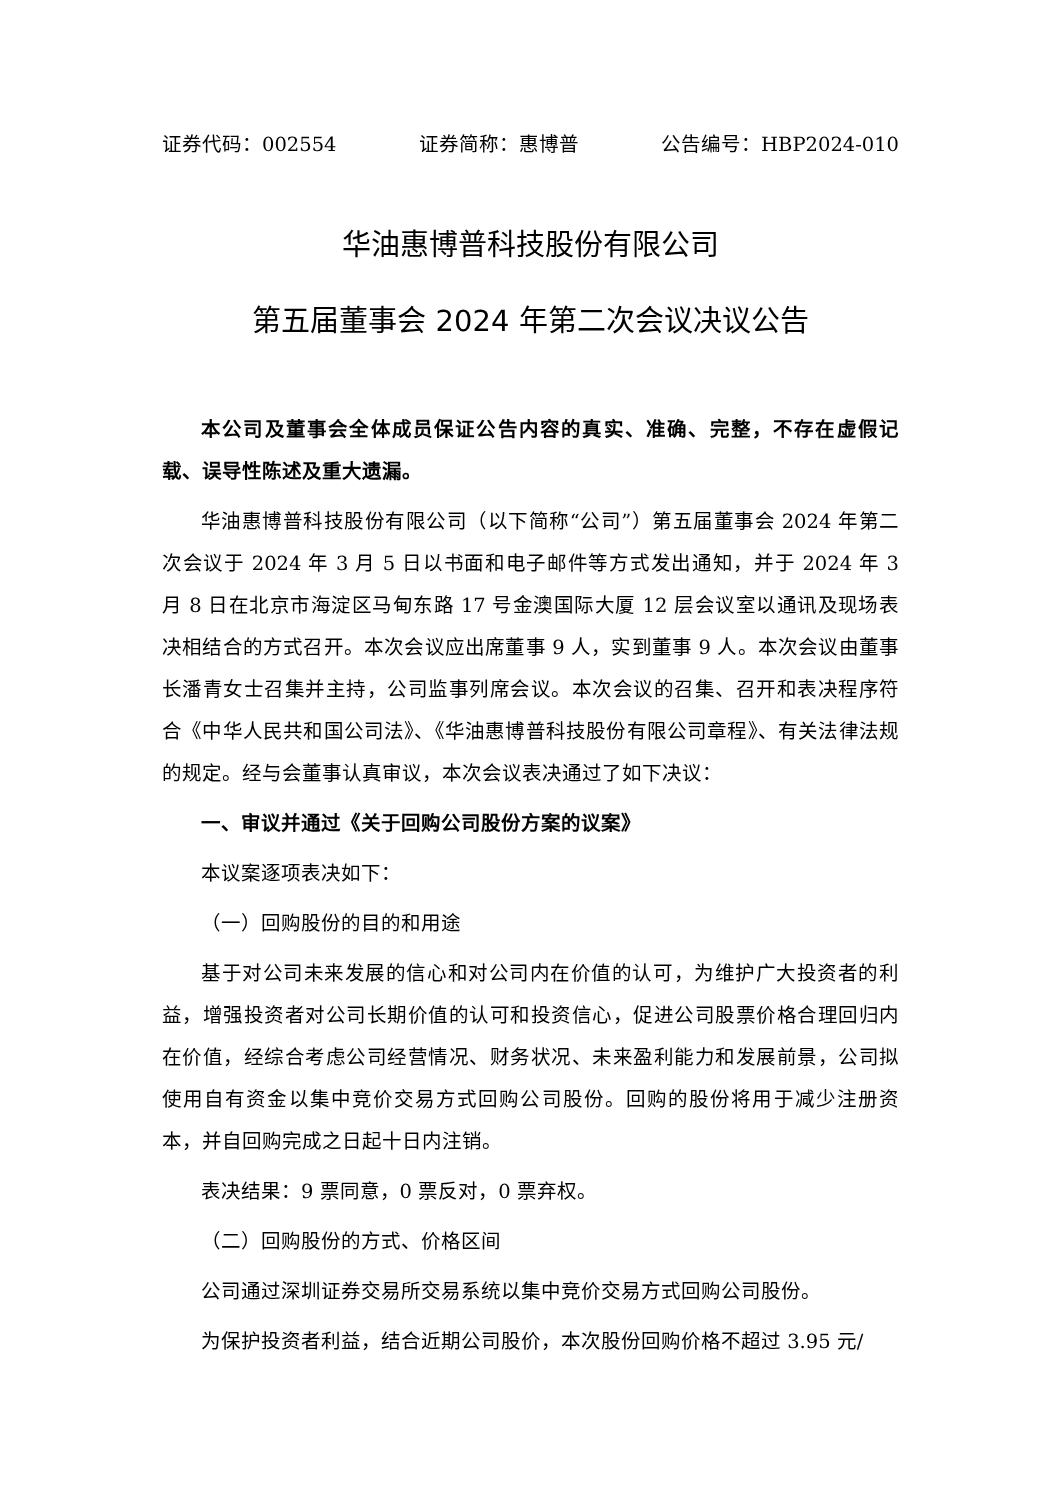证券代码：002554 证券简称：惠博普 公告编号：HBP2024-010
华油惠博普科技股份有限公司
第五届董事会 2024 年第二次会议决议公告
本公司及董事会全体成员保证公告内容的真实、准确、完整，不存在虚假记载、误导性陈述及重大遗漏。
华油惠博普科技股份有限公司（以下简称“公司”）第五届董事会 2024 年第二次会议于 2024 年 3 月 5 日以书面和电子邮件等方式发出通知，并于 2024 年 3 月 8 日在北京市海淀区马甸东路 17 号金澳国际大厦 12 层会议室以通讯及现场表决相结合的方式召开。本次会议应出席董事 9 人，实到董事 9 人。本次会议由董事长潘青女士召集并主持，公司监事列席会议。本次会议的召集、召开和表决程序符合《中华人民共和国公司法》、《华油惠博普科技股份有限公司章程》、有关法律法规的规定。经与会董事认真审议，本次会议表决通过了如下决议：
一、审议并通过《关于回购公司股份方案的议案》
本议案逐项表决如下：
（一）回购股份的目的和用途
基于对公司未来发展的信心和对公司内在价值的认可，为维护广大投资者的利益，增强投资者对公司长期价值的认可和投资信心，促进公司股票价格合理回归内在价值，经综合考虑公司经营情况、财务状况、未来盈利能力和发展前景，公司拟使用自有资金以集中竞价交易方式回购公司股份。回购的股份将用于减少注册资本，并自回购完成之日起十日内注销。
表决结果：9 票同意，0 票反对，0 票弃权。
（二）回购股份的方式、价格区间
公司通过深圳证券交易所交易系统以集中竞价交易方式回购公司股份。
为保护投资者利益，结合近期公司股价，本次股份回购价格不超过 3.95 元/